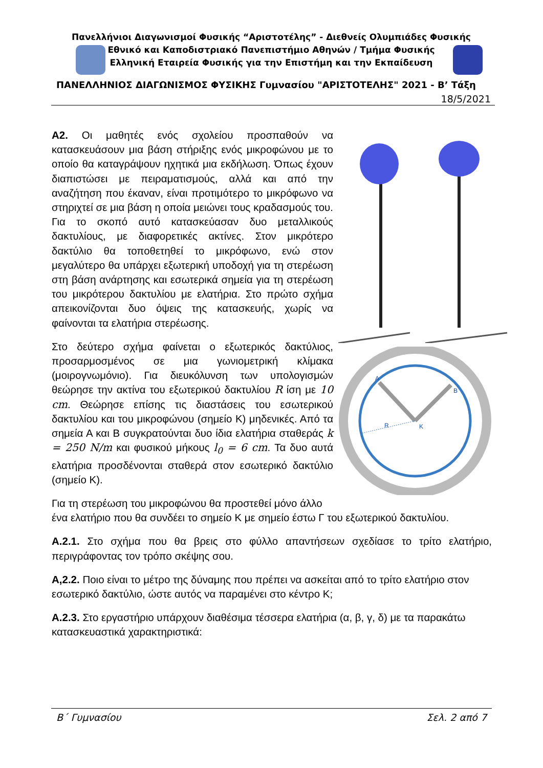Πανελλήνιοι Διαγωνισμοί Φυσικής “Αριστοτέλης” - Διεθνείς Ολυμπιάδες Φυσικής
Εθνικό και Καποδιστριακό Πανεπιστήμιο Αθηνών / Τμήμα Φυσικής
Ελληνική Εταιρεία Φυσικής για την Επιστήμη και την Εκπαίδευση
ΠΑΝΕΛΛΗΝΙΟΣ ΔΙΑΓΩΝΙΣΜΟΣ ΦΥΣΙΚΗΣ Γυμνασίου "ΑΡΙΣΤΟΤΕΛΗΣ" 2021 - Β’ Τάξη
18/5/2021
A
B
R
K
Α2. Οι μαθητές ενός σχολείου προσπαθούν να κατασκευάσουν μια βάση στήριξης ενός μικροφώνου με το οποίο θα καταγράψουν ηχητικά μια εκδήλωση. Όπως έχουν διαπιστώσει με πειραματισμούς, αλλά και από την αναζήτηση που έκαναν, είναι προτιμότερο το μικρόφωνο να στηριχτεί σε μια βάση η οποία μειώνει τους κραδασμούς του. Για το σκοπό αυτό κατασκεύασαν δυο μεταλλικούς δακτυλίους, με διαφορετικές ακτίνες. Στον μικρότερο δακτύλιο θα τοποθετηθεί το μικρόφωνο, ενώ στον μεγαλύτερο θα υπάρχει εξωτερική υποδοχή για τη στερέωση στη βάση ανάρτησης και εσωτερικά σημεία για τη στερέωση του μικρότερου δακτυλίου με ελατήρια. Στο πρώτο σχήμα απεικονίζονται δυο όψεις της κατασκευής, χωρίς να φαίνονται τα ελατήρια στερέωσης.
Στο δεύτερο σχήμα φαίνεται ο εξωτερικός δακτύλιος, προσαρμοσμένος σε μια γωνιομετρική κλίμακα (μοιρογνωμόνιο). Για διευκόλυνση των υπολογισμών θεώρησε την ακτίνα του εξωτερικού δακτυλίου R ίση με 10 cm. Θεώρησε επίσης τις διαστάσεις του εσωτερικού δακτυλίου και του μικροφώνου (σημείο Κ) μηδενικές. Από τα σημεία Α και Β συγκρατούνται δυο ίδια ελατήρια σταθεράς k = 250 N/m και φυσικού μήκους l<sub>0</sub> = 6 cm. Τα δυο αυτά ελατήρια προσδένονται σταθερά στον εσωτερικό δακτύλιο (σημείο Κ).
Για τη στερέωση του μικροφώνου θα προστεθεί μόνο άλλο ένα ελατήριο που θα συνδέει το σημείο Κ με σημείο έστω Γ του εξωτερικού δακτυλίου.
Α.2.1. Στο σχήμα που θα βρεις στο φύλλο απαντήσεων σχεδίασε το τρίτο ελατήριο, περιγράφοντας τον τρόπο σκέψης σου.
Α,2.2. Ποιο είναι το μέτρο της δύναμης που πρέπει να ασκείται από το τρίτο ελατήριο στον εσωτερικό δακτύλιο, ώστε αυτός να παραμένει στο κέντρο Κ;
Α.2.3. Στο εργαστήριο υπάρχουν διαθέσιμα τέσσερα ελατήρια (α, β, γ, δ) με τα παρακάτω κατασκευαστικά χαρακτηριστικά:
Β΄ Γυμνασίου Σελ. 2 από 7